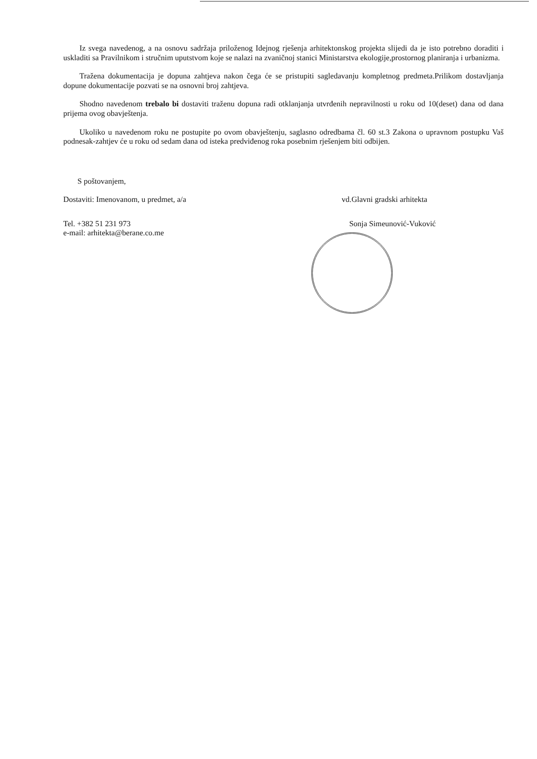Iz svega navedenog, a na osnovu sadržaja priloženog Idejnog rješenja arhitektonskog projekta slijedi da je isto potrebno doraditi i uskladiti sa Pravilnikom i stručnim uputstvom koje se nalazi na zvaničnoj stanici Ministarstva ekologije,prostornog planiranja i urbanizma.
Tražena dokumentacija je dopuna zahtjeva nakon čega će se pristupiti sagledavanju kompletnog predmeta.Prilikom dostavljanja dopune dokumentacije pozvati se na osnovni broj zahtjeva.
Shodno navedenom trebalo bi dostaviti traženu dopuna radi otklanjanja utvrđenih nepravilnosti u roku od 10(deset) dana od dana prijema ovog obavještenja.
Ukoliko u navedenom roku ne postupite po ovom obavještenju, saglasno odredbama čl. 60 st.3 Zakona o upravnom postupku Vaš podnesak-zahtjev će u roku od sedam dana od isteka predviđenog roka posebnim rješenjem biti odbijen.
S poštovanjem,
Dostaviti: Imenovanom, u predmet, a/a
Tel. +382 51 231 973
e-mail: arhitekta@berane.co.me
vd.Glavni gradski arhitekta
Sonja Simeunović-Vuković